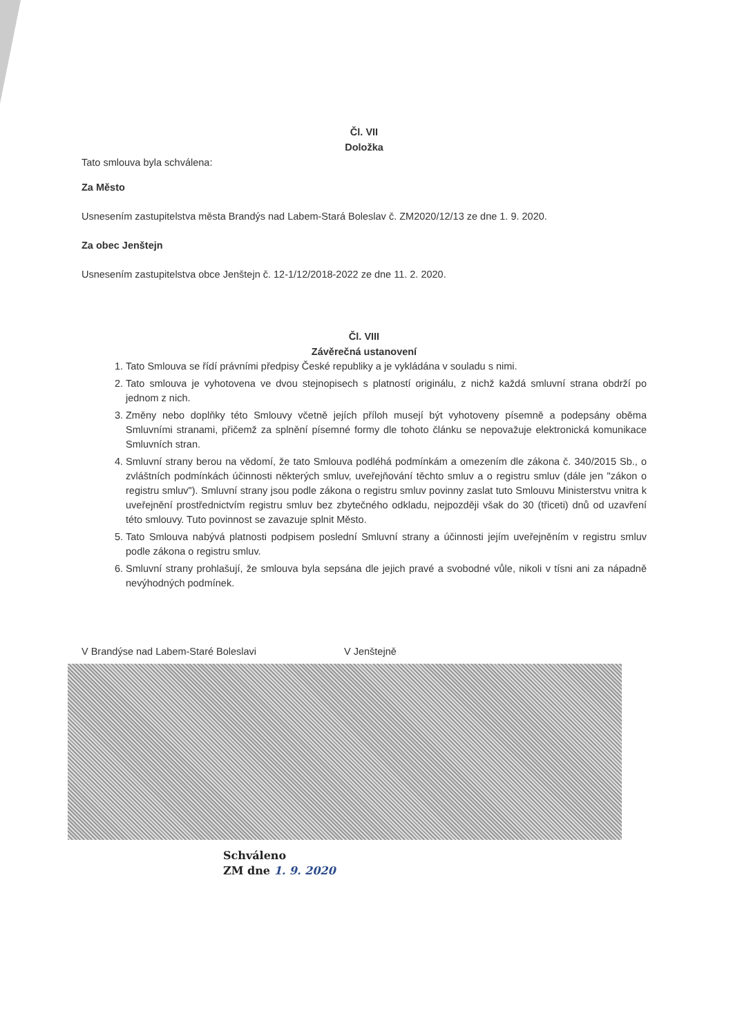Čl. VII
Doložka
Tato smlouva byla schválena:
Za Město
Usnesením zastupitelstva města Brandýs nad Labem-Stará Boleslav č. ZM2020/12/13 ze dne 1. 9. 2020.
Za obec Jenštejn
Usnesením zastupitelstva obce Jenštejn č. 12-1/12/2018-2022 ze dne 11. 2. 2020.
Čl. VIII
Závěrečná ustanovení
1. Tato Smlouva se řídí právními předpisy České republiky a je vykládána v souladu s nimi.
2. Tato smlouva je vyhotovena ve dvou stejnopisech s platností originálu, z nichž každá smluvní strana obdrží po jednom z nich.
3. Změny nebo doplňky této Smlouvy včetně jejích příloh musejí být vyhotoveny písemně a podepsány oběma Smluvními stranami, přičemž za splnění písemné formy dle tohoto článku se nepovažuje elektronická komunikace Smluvních stran.
4. Smluvní strany berou na vědomí, že tato Smlouva podléhá podmínkám a omezením dle zákona č. 340/2015 Sb., o zvláštních podmínkách účinnosti některých smluv, uveřejňování těchto smluv a o registru smluv (dále jen "zákon o registru smluv"). Smluvní strany jsou podle zákona o registru smluv povinny zaslat tuto Smlouvu Ministerstvu vnitra k uveřejnění prostřednictvím registru smluv bez zbytečného odkladu, nejpozději však do 30 (třiceti) dnů od uzavření této smlouvy. Tuto povinnost se zavazuje splnit Město.
5. Tato Smlouva nabývá platnosti podpisem poslední Smluvní strany a účinnosti jejím uveřejněním v registru smluv podle zákona o registru smluv.
6. Smluvní strany prohlašují, že smlouva byla sepsána dle jejich pravé a svobodné vůle, nikoli v tísni ani za nápadně nevýhodných podmínek.
V Brandýse nad Labem-Staré Boleslavi V Jenštejně
Schváleno
ZM dne 1. 9. 2020